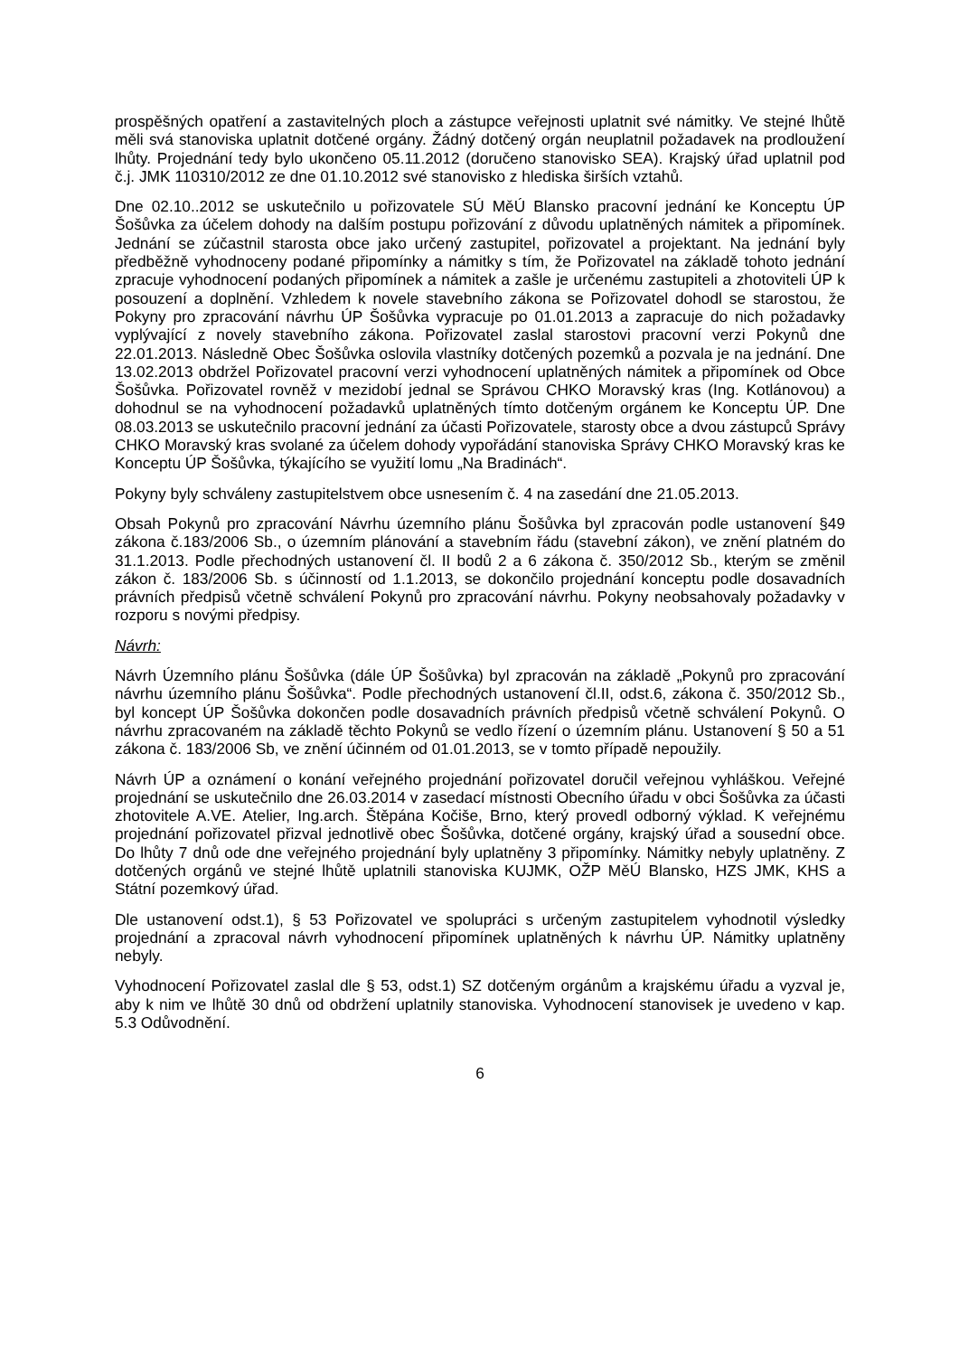prospěšných opatření a zastavitelných ploch a zástupce veřejnosti uplatnit své námitky. Ve stejné lhůtě měli svá stanoviska uplatnit dotčené orgány. Žádný dotčený orgán neuplatnil požadavek na prodloužení lhůty. Projednání tedy bylo ukončeno 05.11.2012 (doručeno stanovisko SEA). Krajský úřad uplatnil pod č.j. JMK 110310/2012 ze dne 01.10.2012 své stanovisko z hlediska širších vztahů.
Dne 02.10..2012 se uskutečnilo u pořizovatele SÚ MěÚ Blansko pracovní jednání ke Konceptu ÚP Šošůvka za účelem dohody na dalším postupu pořizování z důvodu uplatněných námitek a připomínek. Jednání se zúčastnil starosta obce jako určený zastupitel, pořizovatel a projektant. Na jednání byly předběžně vyhodnoceny podané připomínky a námitky s tím, že Pořizovatel na základě tohoto jednání zpracuje vyhodnocení podaných připomínek a námitek a zašle je určenému zastupiteli a zhotoviteli ÚP k posouzení a doplnění. Vzhledem k novele stavebního zákona se Pořizovatel dohodl se starostou, že Pokyny pro zpracování návrhu ÚP Šošůvka vypracuje po 01.01.2013 a zapracuje do nich požadavky vyplývající z novely stavebního zákona. Pořizovatel zaslal starostovi pracovní verzi Pokynů dne 22.01.2013. Následně Obec Šošůvka oslovila vlastníky dotčených pozemků a pozvala je na jednání. Dne 13.02.2013 obdržel Pořizovatel pracovní verzi vyhodnocení uplatněných námitek a připomínek od Obce Šošůvka. Pořizovatel rovněž v mezidobí jednal se Správou CHKO Moravský kras (Ing. Kotlánovou) a dohodnul se na vyhodnocení požadavků uplatněných tímto dotčeným orgánem ke Konceptu ÚP. Dne 08.03.2013 se uskutečnilo pracovní jednání za účasti Pořizovatele, starosty obce a dvou zástupců Správy CHKO Moravský kras svolané za účelem dohody vypořádání stanoviska Správy CHKO Moravský kras ke Konceptu ÚP Šošůvka, týkajícího se využití lomu „Na Bradinách“.
Pokyny byly schváleny zastupitelstvem obce usnesením č. 4 na zasedání dne 21.05.2013.
Obsah Pokynů pro zpracování Návrhu územního plánu Šošůvka byl zpracován podle ustanovení §49 zákona č.183/2006 Sb., o územním plánování a stavebním řádu (stavební zákon), ve znění platném do 31.1.2013. Podle přechodných ustanovení čl. II bodů 2 a 6 zákona č. 350/2012 Sb., kterým se změnil zákon č. 183/2006 Sb. s účinností od 1.1.2013, se dokončilo projednání konceptu podle dosavadních právních předpisů včetně schválení Pokynů pro zpracování návrhu. Pokyny neobsahovaly požadavky v rozporu s novými předpisy.
Návrh:
Návrh Územního plánu Šošůvka (dále ÚP Šošůvka) byl zpracován na základě „Pokynů pro zpracování návrhu územního plánu Šošůvka“. Podle přechodných ustanovení čl.II, odst.6, zákona č. 350/2012 Sb., byl koncept ÚP Šošůvka dokončen podle dosavadních právních předpisů včetně schválení Pokynů. O návrhu zpracovaném na základě těchto Pokynů se vedlo řízení o územním plánu. Ustanovení § 50 a 51 zákona č. 183/2006 Sb, ve znění účinném od 01.01.2013, se v tomto případě nepoužily.
Návrh ÚP a oznámení o konání veřejného projednání pořizovatel doručil veřejnou vyhláškou. Veřejné projednání se uskutečnilo dne 26.03.2014 v zasedací místnosti Obecního úřadu v obci Šošůvka za účasti zhotovitele A.VE. Atelier, Ing.arch. Štěpána Kočiše, Brno, který provedl odborný výklad. K veřejnému projednání pořizovatel přizval jednotlivě obec Šošůvka, dotčené orgány, krajský úřad a sousední obce. Do lhůty 7 dnů ode dne veřejného projednání byly uplatněny 3 připomínky. Námitky nebyly uplatněny. Z dotčených orgánů ve stejné lhůtě uplatnili stanoviska KUJMK, OŽP MěÚ Blansko, HZS JMK, KHS a Státní pozemkový úřad.
Dle ustanovení odst.1), § 53 Pořizovatel ve spolupráci s určeným zastupitelem vyhodnotil výsledky projednání a zpracoval návrh vyhodnocení připomínek uplatněných k návrhu ÚP. Námitky uplatněny nebyly.
Vyhodnocení Pořizovatel zaslal dle § 53, odst.1) SZ dotčeným orgánům a krajskému úřadu a vyzval je, aby k nim ve lhůtě 30 dnů od obdržení uplatnily stanoviska. Vyhodnocení stanovisek je uvedeno v kap. 5.3 Odůvodnění.
6